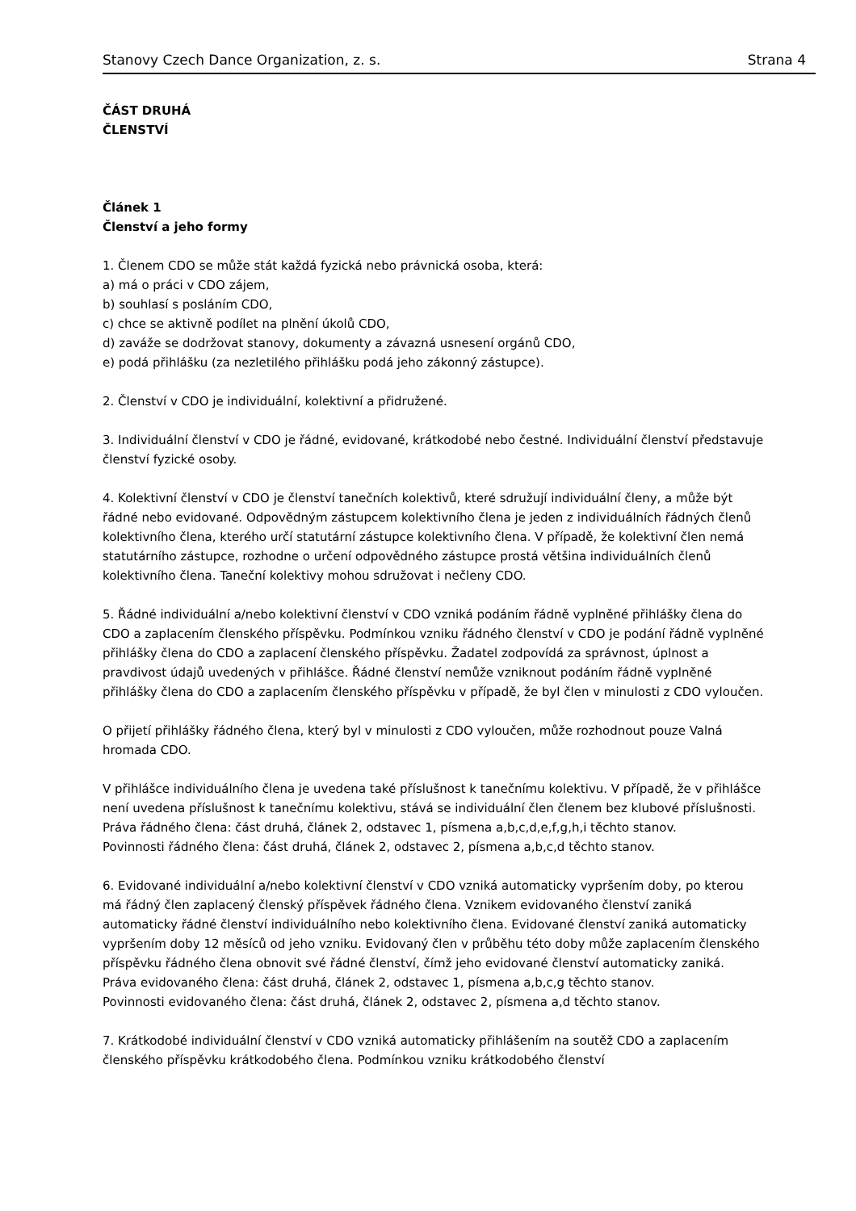Stanovy Czech Dance Organization, z. s. Strana 4
ČÁST DRUHÁ
ČLENSTVÍ
Článek 1
Členství a jeho formy
1. Členem CDO se může stát každá fyzická nebo právnická osoba, která:
a) má o práci v CDO zájem,
b) souhlasí s posláním CDO,
c) chce se aktivně podílet na plnění úkolů CDO,
d) zaváže se dodržovat stanovy, dokumenty a závazná usnesení orgánů CDO,
e) podá přihlášku (za nezletilého přihlášku podá jeho zákonný zástupce).
2. Členství v CDO je individuální, kolektivní a přidružené.
3. Individuální členství v CDO je řádné, evidované, krátkodobé nebo čestné. Individuální členství představuje členství fyzické osoby.
4. Kolektivní členství v CDO je členství tanečních kolektivů, které sdružují individuální členy, a může být řádné nebo evidované. Odpovědným zástupcem kolektivního člena je jeden z individuálních řádných členů kolektivního člena, kterého určí statutární zástupce kolektivního člena. V případě, že kolektivní člen nemá statutárního zástupce, rozhodne o určení odpovědného zástupce prostá většina individuálních členů kolektivního člena. Taneční kolektivy mohou sdružovat i nečleny CDO.
5. Řádné individuální a/nebo kolektivní členství v CDO vzniká podáním řádně vyplněné přihlášky člena do CDO a zaplacením členského příspěvku. Podmínkou vzniku řádného členství v CDO je podání řádně vyplněné přihlášky člena do CDO a zaplacení členského příspěvku. Žadatel zodpovídá za správnost, úplnost a pravdivost údajů uvedených v přihlášce. Řádné členství nemůže vzniknout podáním řádně vyplněné přihlášky člena do CDO a zaplacením členského příspěvku v případě, že byl člen v minulosti z CDO vyloučen.
O přijetí přihlášky řádného člena, který byl v minulosti z CDO vyloučen, může rozhodnout pouze Valná hromada CDO.
V přihlášce individuálního člena je uvedena také příslušnost k tanečnímu kolektivu. V případě, že v přihlášce není uvedena příslušnost k tanečnímu kolektivu, stává se individuální člen členem bez klubové příslušnosti.
Práva řádného člena: část druhá, článek 2, odstavec 1, písmena a,b,c,d,e,f,g,h,i těchto stanov.
Povinnosti řádného člena: část druhá, článek 2, odstavec 2, písmena a,b,c,d těchto stanov.
6. Evidované individuální a/nebo kolektivní členství v CDO vzniká automaticky vypršením doby, po kterou má řádný člen zaplacený členský příspěvek řádného člena. Vznikem evidovaného členství zaniká automaticky řádné členství individuálního nebo kolektivního člena. Evidované členství zaniká automaticky vypršením doby 12 měsíců od jeho vzniku. Evidovaný člen v průběhu této doby může zaplacením členského příspěvku řádného člena obnovit své řádné členství, čímž jeho evidované členství automaticky zaniká.
Práva evidovaného člena: část druhá, článek 2, odstavec 1, písmena a,b,c,g těchto stanov.
Povinnosti evidovaného člena: část druhá, článek 2, odstavec 2, písmena a,d těchto stanov.
7. Krátkodobé individuální členství v CDO vzniká automaticky přihlášením na soutěž CDO a zaplacením členského příspěvku krátkodobého člena. Podmínkou vzniku krátkodobého členství